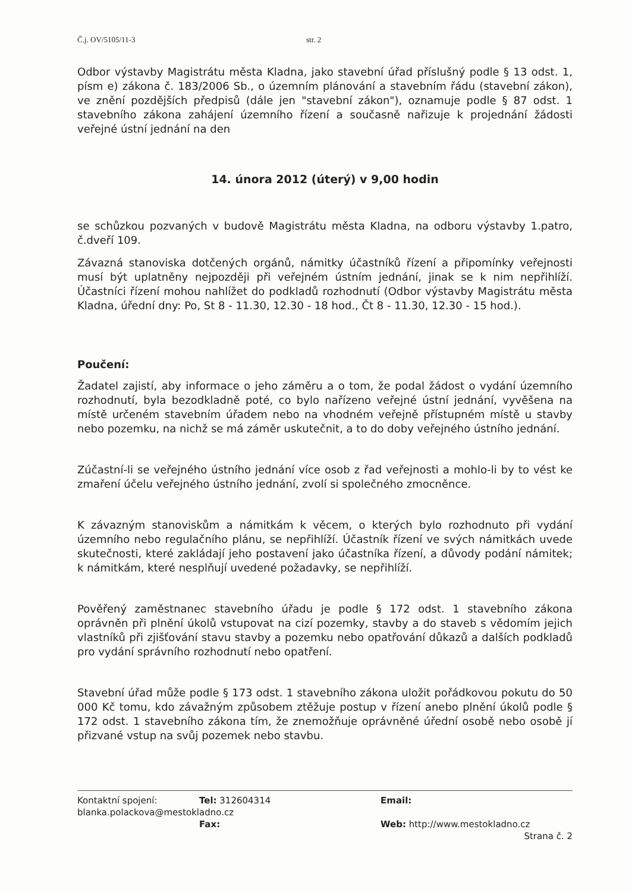Č.j. OV/5105/11-3 str. 2
Odbor výstavby Magistrátu města Kladna, jako stavební úřad příslušný podle § 13 odst. 1, písm e) zákona č. 183/2006 Sb., o územním plánování a stavebním řádu (stavební zákon), ve znění pozdějších předpisů (dále jen "stavební zákon"), oznamuje podle § 87 odst. 1 stavebního zákona zahájení územního řízení a současně nařizuje k projednání žádosti veřejné ústní jednání na den
14. února 2012 (úterý) v 9,00 hodin
se schůzkou pozvaných v budově Magistrátu města Kladna, na odboru výstavby 1.patro, č.dveří 109.
Závazná stanoviska dotčených orgánů, námitky účastníků řízení a připomínky veřejnosti musí být uplatněny nejpozději při veřejném ústním jednání, jinak se k nim nepřihlíží. Účastníci řízení mohou nahlížet do podkladů rozhodnutí (Odbor výstavby Magistrátu města Kladna, úřední dny: Po, St 8 - 11.30, 12.30 - 18 hod., Čt 8 - 11.30, 12.30 - 15 hod.).
Poučení:
Žadatel zajistí, aby informace o jeho záměru a o tom, že podal žádost o vydání územního rozhodnutí, byla bezodkladně poté, co bylo nařízeno veřejné ústní jednání, vyvěšena na místě určeném stavebním úřadem nebo na vhodném veřejně přístupném místě u stavby nebo pozemku, na nichž se má záměr uskutečnit, a to do doby veřejného ústního jednání.
Zúčastní-li se veřejného ústního jednání více osob z řad veřejnosti a mohlo-li by to vést ke zmaření účelu veřejného ústního jednání, zvolí si společného zmocněnce.
K závazným stanoviskům a námitkám k věcem, o kterých bylo rozhodnuto při vydání územního nebo regulačního plánu, se nepřihlíží. Účastník řízení ve svých námitkách uvede skutečnosti, které zakládají jeho postavení jako účastníka řízení, a důvody podání námitek; k námitkám, které nesplňují uvedené požadavky, se nepřihlíží.
Pověřený zaměstnanec stavebního úřadu je podle § 172 odst. 1 stavebního zákona oprávněn při plnění úkolů vstupovat na cizí pozemky, stavby a do staveb s vědomím jejich vlastníků při zjišťování stavu stavby a pozemku nebo opatřování důkazů a dalších podkladů pro vydání správního rozhodnutí nebo opatření.
Stavební úřad může podle § 173 odst. 1 stavebního zákona uložit pořádkovou pokutu do 50 000 Kč tomu, kdo závažným způsobem ztěžuje postup v řízení anebo plnění úkolů podle § 172 odst. 1 stavebního zákona tím, že znemožňuje oprávněné úřední osobě nebo osobě jí přizvané vstup na svůj pozemek nebo stavbu.
Kontaktní spojení: Tel: 312604314 Email:
blanka.polackova@mestokladno.cz
Fax: Web: http://www.mestokladno.cz
Strana č. 2